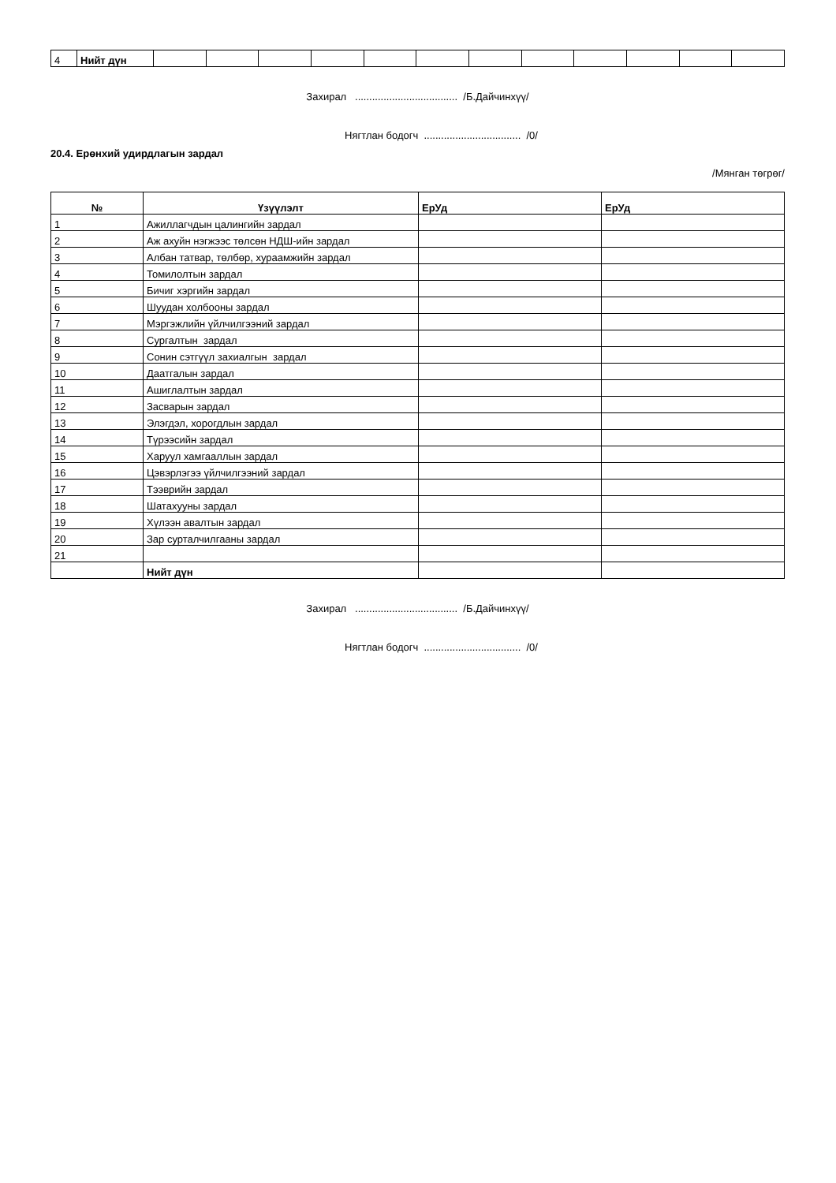| 4 | Нийт дүн | | | | | | | | | | | | |
Захирал .................................... /Б.Дайчинхүү/
Нягтлан бодогч .................................. /0/
20.4. Ерөнхий удирдлагын зардал
/Мянган төгрөг/
| № | Үзүүлэлт | ЕрУд | ЕрУд |
| --- | --- | --- | --- |
| 1 | Ажиллагчдын цалингийн зардал | | |
| 2 | Аж ахуйн нэгжээс төлсөн НДШ-ийн зардал | | |
| 3 | Албан татвар, төлбөр, хураамжийн зардал | | |
| 4 | Томилолтын зардал | | |
| 5 | Бичиг хэргийн зардал | | |
| 6 | Шуудан холбооны зардал | | |
| 7 | Мэргэжлийн үйлчилгээний зардал | | |
| 8 | Сургалтын зардал | | |
| 9 | Сонин сэтгүүл захиалгын зардал | | |
| 10 | Даатгалын зардал | | |
| 11 | Ашиглалтын зардал | | |
| 12 | Засварын зардал | | |
| 13 | Элэгдэл, хорогдлын зардал | | |
| 14 | Түрээсийн зардал | | |
| 15 | Харуул хамгааллын зардал | | |
| 16 | Цэвэрлэгээ үйлчилгээний зардал | | |
| 17 | Тээврийн зардал | | |
| 18 | Шатахууны зардал | | |
| 19 | Хүлээн авалтын зардал | | |
| 20 | Зар сурталчилгааны зардал | | |
| 21 | | | |
| | Нийт дүн | | |
Захирал .................................... /Б.Дайчинхүү/
Нягтлан бодогч .................................. /0/